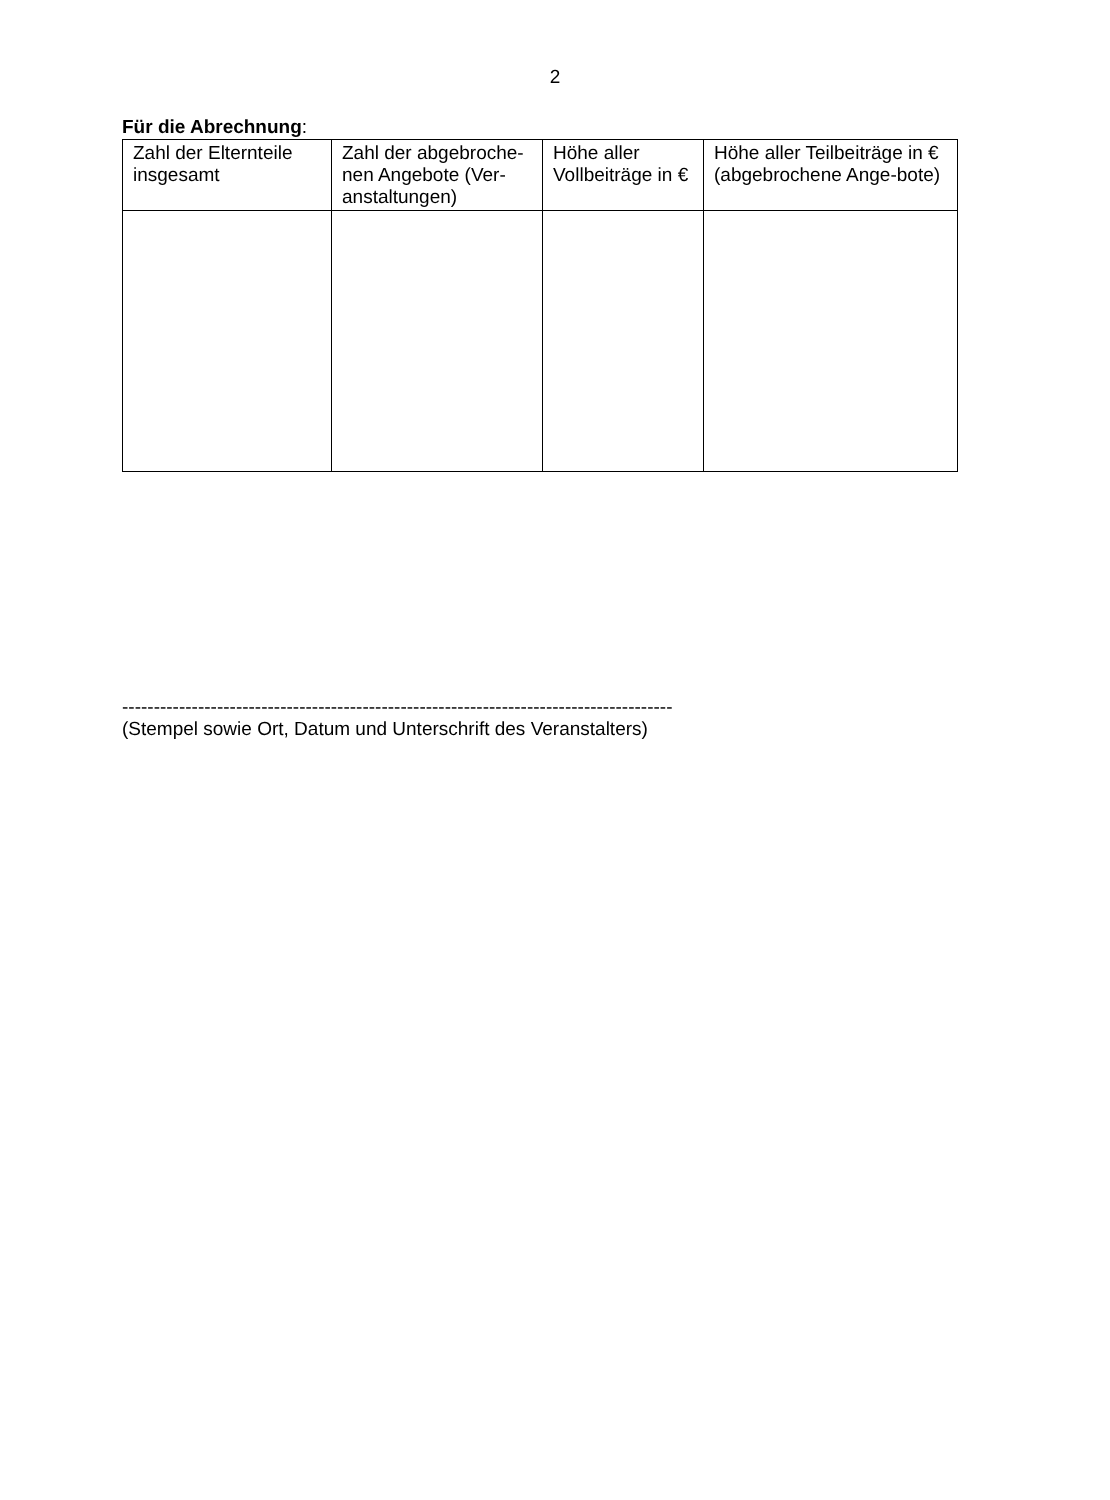2
Für die Abrechnung:
| Zahl der Elternteile insgesamt | Zahl der abgebroche-nen Angebote (Ver-anstaltungen) | Höhe aller Vollbeiträge in € | Höhe aller Teilbeiträge in € (abgebrochene Ange-bote) |
| --- | --- | --- | --- |
---------------------------------------------------------------------------------------
(Stempel sowie Ort, Datum und Unterschrift des Veranstalters)